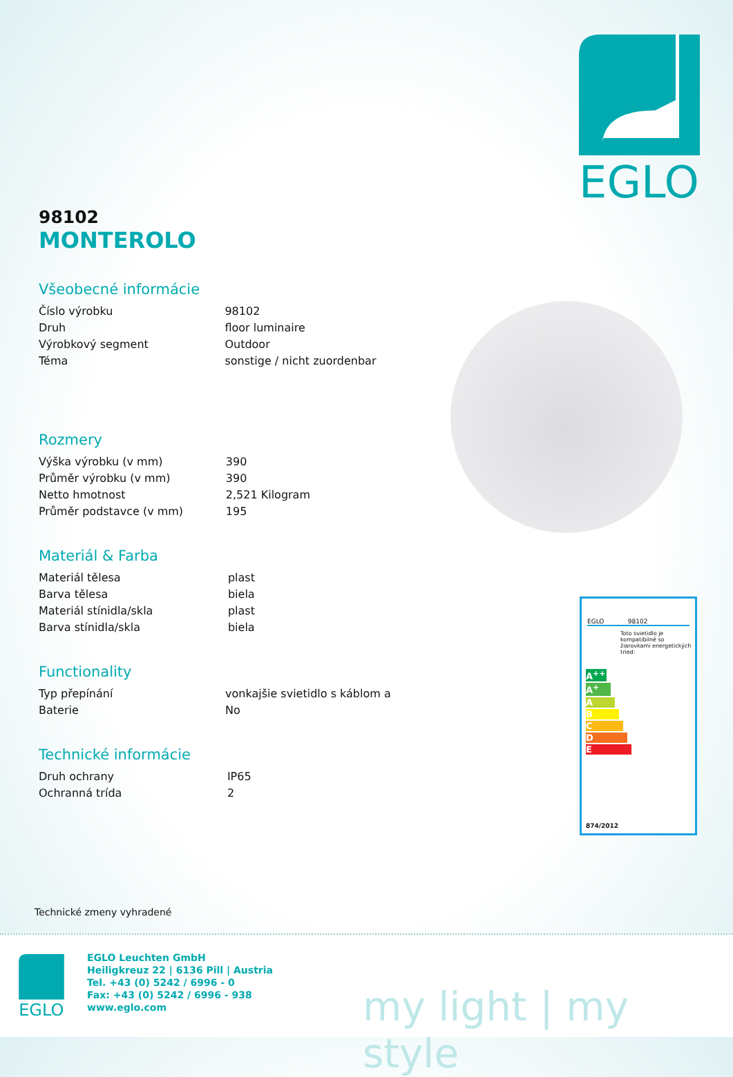EGLO
98102
MONTEROLO
Všeobecné informácie
| Číslo výrobku | 98102 |
| Druh | floor luminaire |
| Výrobkový segment | Outdoor |
| Téma | sonstige / nicht zuordenbar |
Rozmery
| Výška výrobku (v mm) | 390 |
| Průměr výrobku (v mm) | 390 |
| Netto hmotnost | 2,521 Kilogram |
| Průměr podstavce (v mm) | 195 |
Materiál & Farba
| Materiál tělesa | plast |
| Barva tělesa | biela |
| Materiál stínidla/skla | plast |
| Barva stínidla/skla | biela |
Functionality
| Typ přepínání | vonkajšie svietidlo s káblom a |
| Baterie | No |
Technické informácie
| Druh ochrany | IP65 |
| Ochranná trída | 2 |
EGLO 98102
Toto svietidlo je kompatibilné so žiarovkami energetických tried:
A<sup>++</sup>
A<sup>+</sup>
A
B
C
D
E
874/2012
Technické zmeny vyhradené
EGLO
EGLO Leuchten GmbH
Heiligkreuz 22 | 6136 Pill | Austria
Tel. +43 (0) 5242 / 6996 - 0
Fax: +43 (0) 5242 / 6996 - 938
www.eglo.com
my light | my style